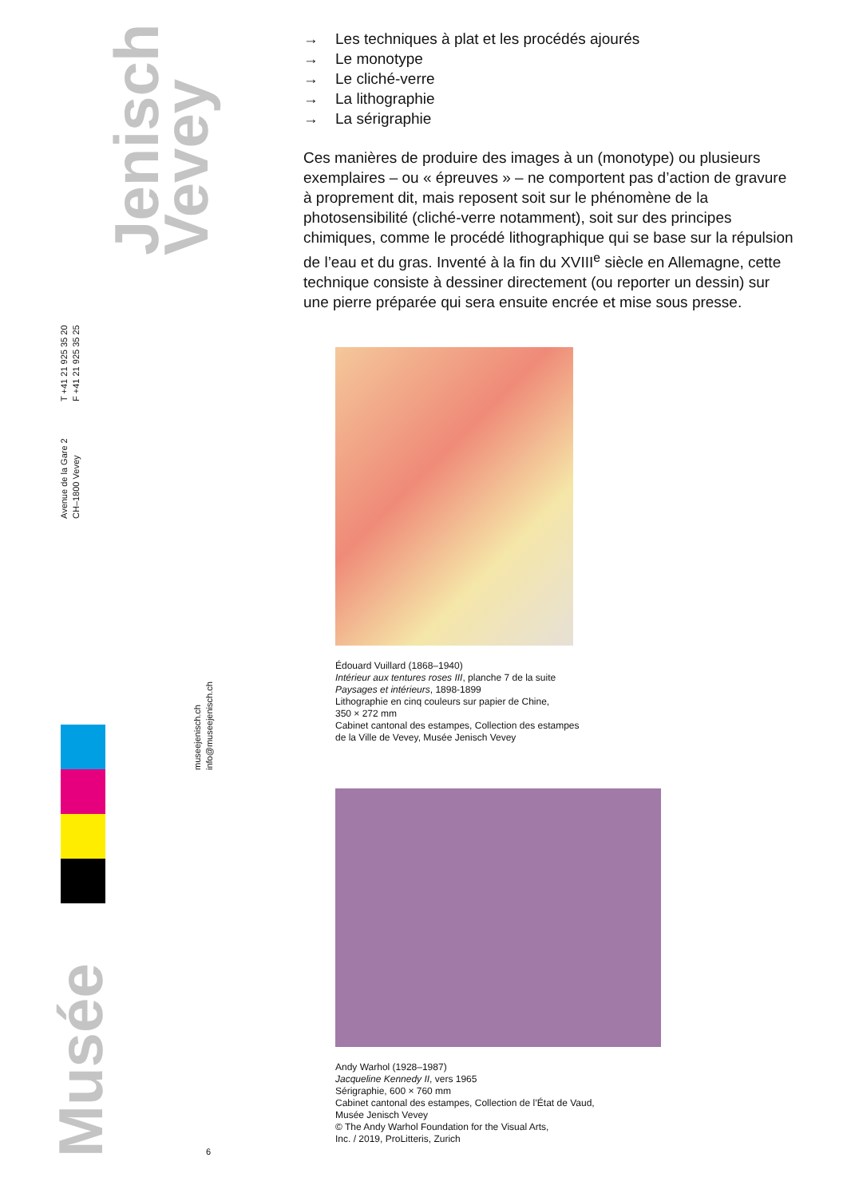→ Les techniques à plat et les procédés ajourés
→ Le monotype
→ Le cliché-verre
→ La lithographie
→ La sérigraphie
Ces manières de produire des images à un (monotype) ou plusieurs exemplaires – ou « épreuves » – ne comportent pas d’action de gravure à proprement dit, mais reposent soit sur le phénomène de la photosensibilité (cliché-verre notamment), soit sur des principes chimiques, comme le procédé lithographique qui se base sur la répulsion de l’eau et du gras. Inventé à la fin du XVIII<sup>e</sup> siècle en Allemagne, cette technique consiste à dessiner directement (ou reporter un dessin) sur une pierre préparée qui sera ensuite encrée et mise sous presse.
Édouard Vuillard (1868–1940)
Intérieur aux tentures roses III, planche 7 de la suite
Paysages et intérieurs, 1898-1899
Lithographie en cinq couleurs sur papier de Chine,
350 × 272 mm
Cabinet cantonal des estampes, Collection des estampes
de la Ville de Vevey, Musée Jenisch Vevey
Andy Warhol (1928–1987)
Jacqueline Kennedy II, vers 1965
Sérigraphie, 600 × 760 mm
Cabinet cantonal des estampes, Collection de l’État de Vaud,
Musée Jenisch Vevey
© The Andy Warhol Foundation for the Visual Arts,
Inc. / 2019, ProLitteris, Zurich
Jenisch
Vevey
Avenue de la Gare 2
CH–1800 Vevey
T +41 21 925 35 20
F +41 21 925 35 25
museejenisch.ch
info@museejenisch.ch
Musée
6